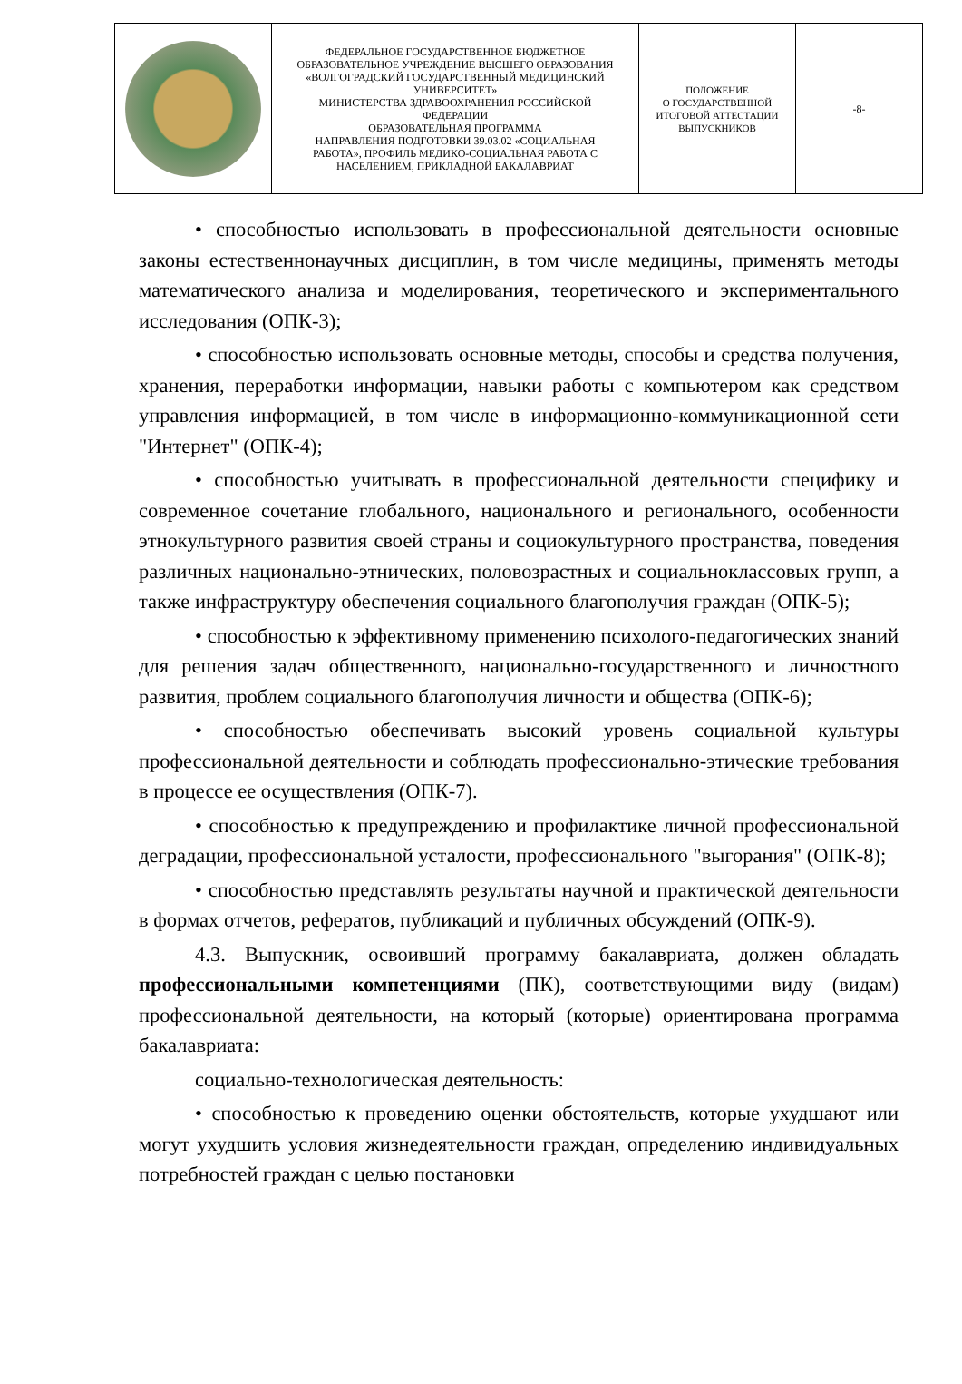| | ФЕДЕРАЛЬНОЕ ГОСУДАРСТВЕННОЕ БЮДЖЕТНОЕ ОБРАЗОВАТЕЛЬНОЕ УЧРЕЖДЕНИЕ ВЫСШЕГО ОБРАЗОВАНИЯ «ВОЛГОГРАДСКИЙ ГОСУДАРСТВЕННЫЙ МЕДИЦИНСКИЙ УНИВЕРСИТЕТ» МИНИСТЕРСТВА ЗДРАВООХРАНЕНИЯ РОССИЙСКОЙ ФЕДЕРАЦИИ ОБРАЗОВАТЕЛЬНАЯ ПРОГРАММА НАПРАВЛЕНИЯ ПОДГОТОВКИ 39.03.02 «СОЦИАЛЬНАЯ РАБОТА», ПРОФИЛЬ МЕДИКО-СОЦИАЛЬНАЯ РАБОТА С НАСЕЛЕНИЕМ, ПРИКЛАДНОЙ БАКАЛАВРИАТ | ПОЛОЖЕНИЕ О ГОСУДАРСТВЕННОЙ ИТОГОВОЙ АТТЕСТАЦИИ ВЫПУСКНИКОВ | -8- |
• способностью использовать в профессиональной деятельности основные законы естественнонаучных дисциплин, в том числе медицины, применять методы математического анализа и моделирования, теоретического и экспериментального исследования (ОПК-3);
• способностью использовать основные методы, способы и средства получения, хранения, переработки информации, навыки работы с компьютером как средством управления информацией, в том числе в информационно-коммуникационной сети "Интернет" (ОПК-4);
• способностью учитывать в профессиональной деятельности специфику и современное сочетание глобального, национального и регионального, особенности этнокультурного развития своей страны и социокультурного пространства, поведения различных национально-этнических, половозрастных и социальноклассовых групп, а также инфраструктуру обеспечения социального благополучия граждан (ОПК-5);
• способностью к эффективному применению психолого-педагогических знаний для решения задач общественного, национально-государственного и личностного развития, проблем социального благополучия личности и общества (ОПК-6);
• способностью обеспечивать высокий уровень социальной культуры профессиональной деятельности и соблюдать профессионально-этические требования в процессе ее осуществления (ОПК-7).
• способностью к предупреждению и профилактике личной профессиональной деградации, профессиональной усталости, профессионального "выгорания" (ОПК-8);
• способностью представлять результаты научной и практической деятельности в формах отчетов, рефератов, публикаций и публичных обсуждений (ОПК-9).
4.3. Выпускник, освоивший программу бакалавриата, должен обладать профессиональными компетенциями (ПК), соответствующими виду (видам) профессиональной деятельности, на который (которые) ориентирована программа бакалавриата:
социально-технологическая деятельность:
• способностью к проведению оценки обстоятельств, которые ухудшают или могут ухудшить условия жизнедеятельности граждан, определению индивидуальных потребностей граждан с целью постановки